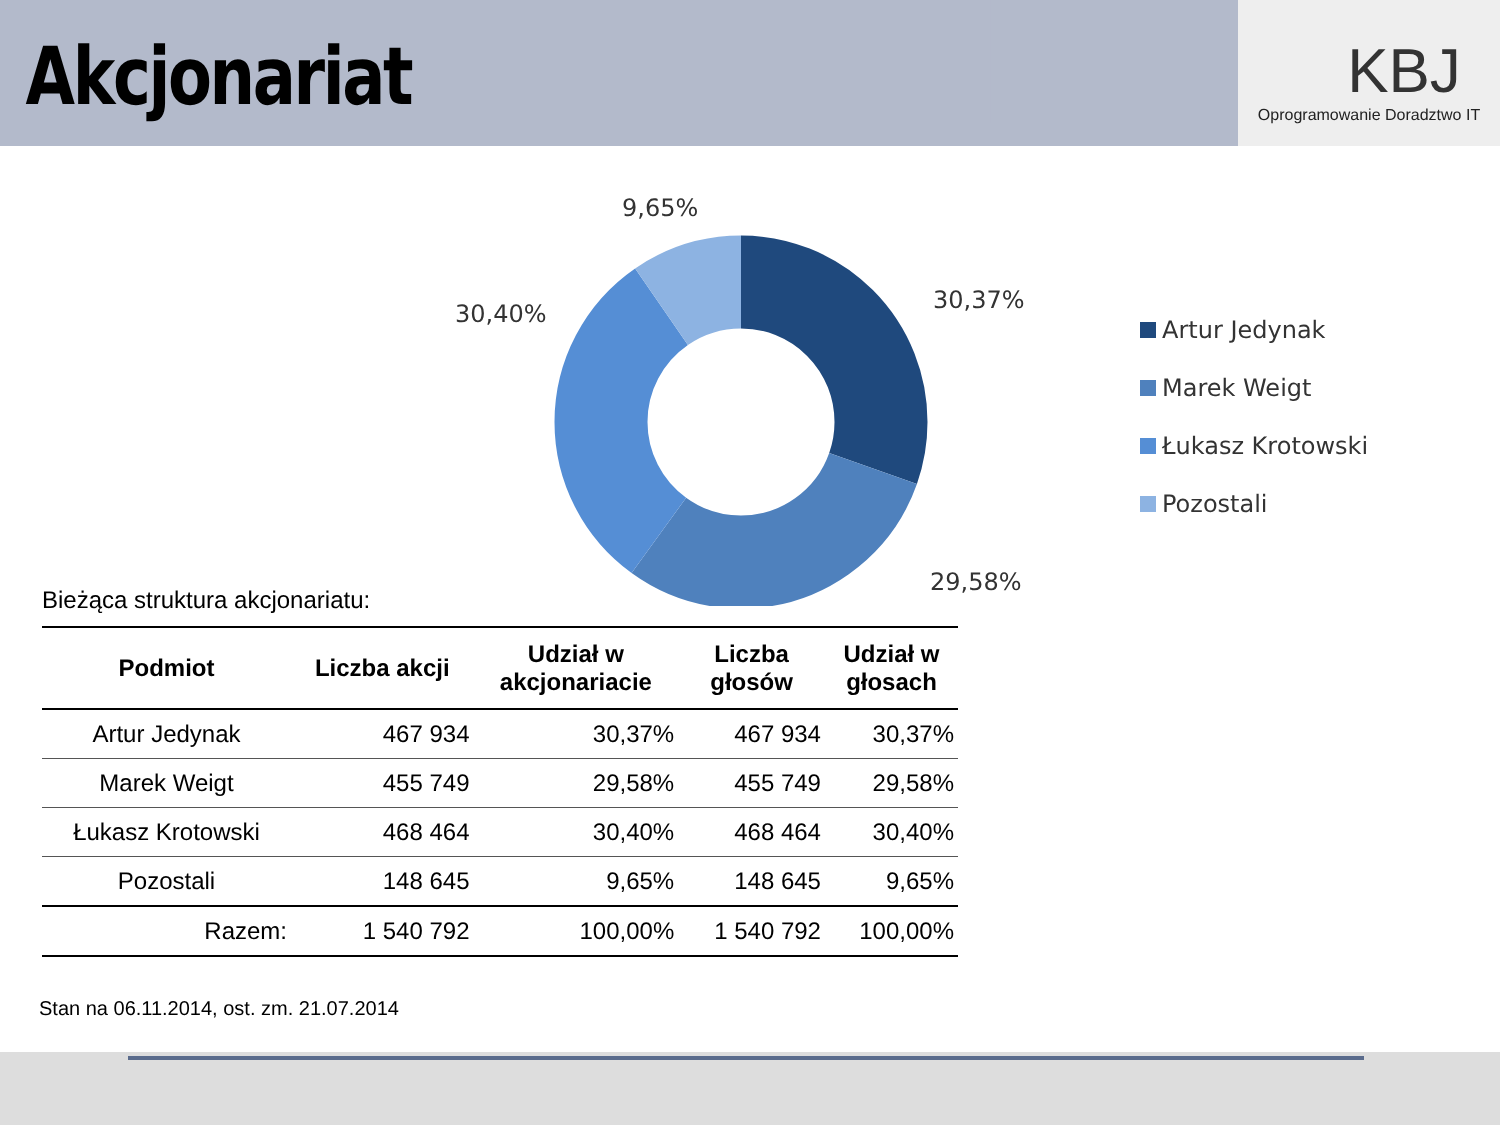Akcjonariat
KBJ
Oprogramowanie Doradztwo IT
9,65%
30,37%
30,40%
29,58%
Artur Jedynak
Marek Weigt
Łukasz Krotowski
Pozostali
Bieżąca struktura akcjonariatu:
| Podmiot | Liczba akcji | Udział w akcjonariacie | Liczba głosów | Udział w głosach |
| --- | --- | --- | --- | --- |
| Artur Jedynak | 467 934 | 30,37% | 467 934 | 30,37% |
| Marek Weigt | 455 749 | 29,58% | 455 749 | 29,58% |
| Łukasz Krotowski | 468 464 | 30,40% | 468 464 | 30,40% |
| Pozostali | 148 645 | 9,65% | 148 645 | 9,65% |
| Razem: | 1 540 792 | 100,00% | 1 540 792 | 100,00% |
Stan na 06.11.2014, ost. zm. 21.07.2014